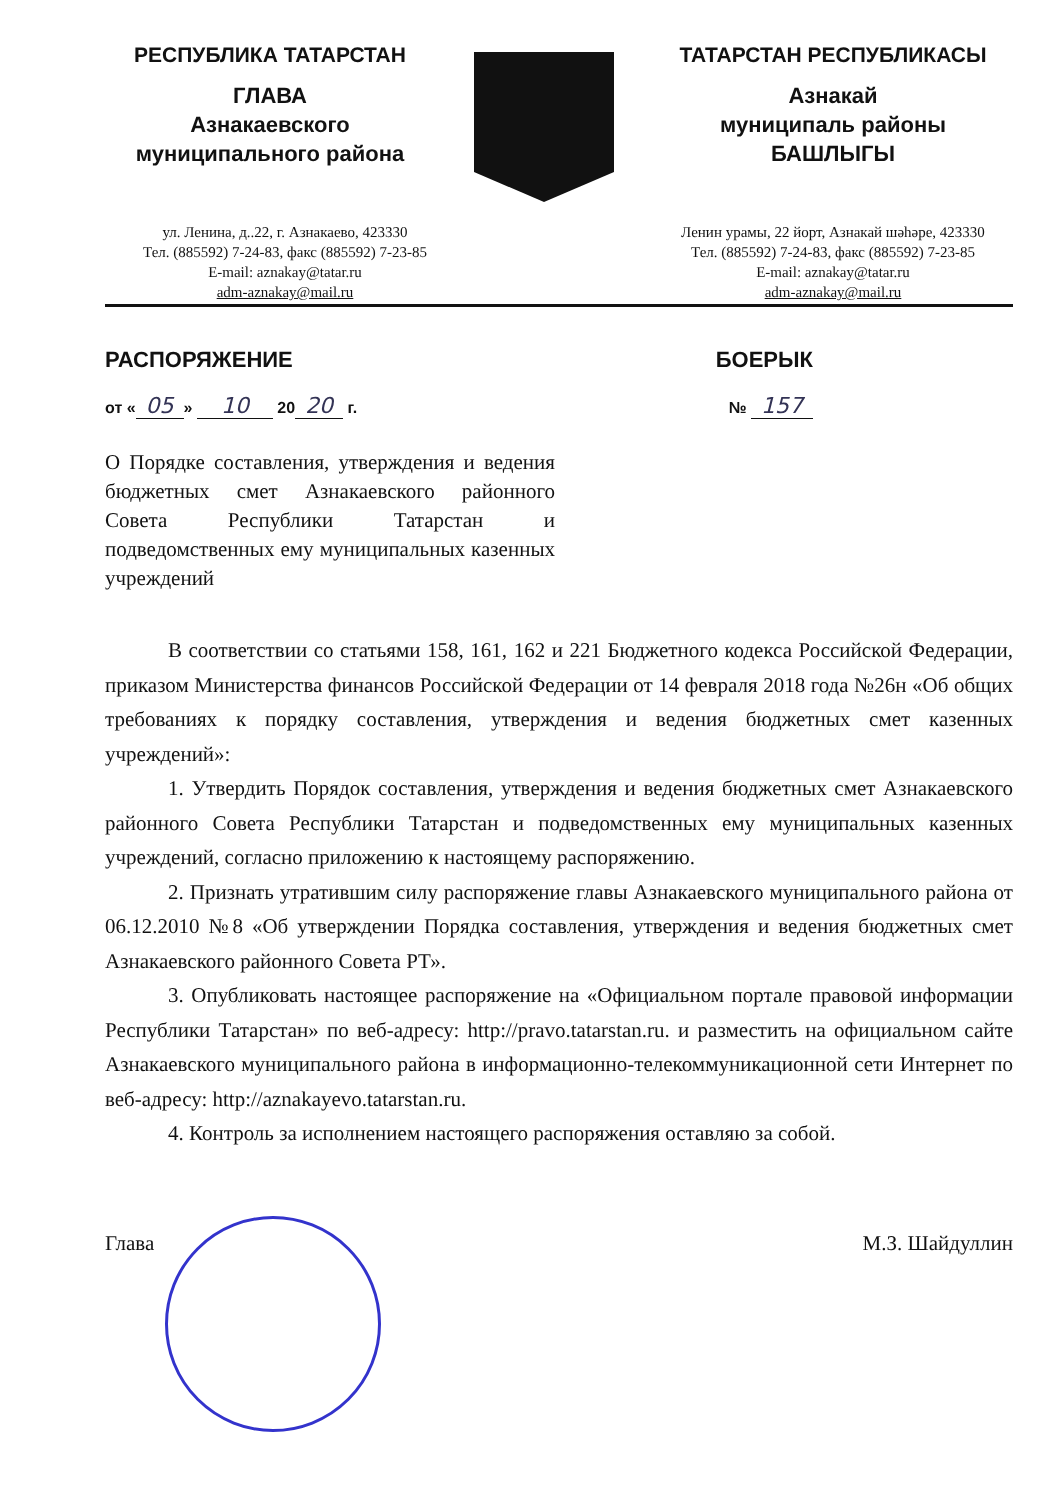РЕСПУБЛИКА ТАТАРСТАН
ГЛАВА
Азнакаевского
муниципального района
ТАТАРСТАН РЕСПУБЛИКАСЫ
Азнакай
муниципаль районы
БАШЛЫГЫ
ул. Ленина, д..22, г. Азнакаево, 423330
Тел. (885592) 7-24-83, факс (885592) 7-23-85
E-mail: aznakay@tatar.ru
adm-aznakay@mail.ru
Ленин урамы, 22 йорт, Азнакай шәһәре, 423330
Тел. (885592) 7-24-83, факс (885592) 7-23-85
E-mail: aznakay@tatar.ru
adm-aznakay@mail.ru
РАСПОРЯЖЕНИЕ БОЕРЫК
от « 05 » 10 20 20 г. № 157
О Порядке составления, утверждения и ведения бюджетных смет Азнакаевского районного Совета Республики Татарстан и подведомственных ему муниципальных казенных учреждений
В соответствии со статьями 158, 161, 162 и 221 Бюджетного кодекса Российской Федерации, приказом Министерства финансов Российской Федерации от 14 февраля 2018 года №26н «Об общих требованиях к порядку составления, утверждения и ведения бюджетных смет казенных учреждений»:
1. Утвердить Порядок составления, утверждения и ведения бюджетных смет Азнакаевского районного Совета Республики Татарстан и подведомственных ему муниципальных казенных учреждений, согласно приложению к настоящему распоряжению.
2. Признать утратившим силу распоряжение главы Азнакаевского муниципального района от 06.12.2010 №8 «Об утверждении Порядка составления, утверждения и ведения бюджетных смет Азнакаевского районного Совета РТ».
3. Опубликовать настоящее распоряжение на «Официальном портале правовой информации Республики Татарстан» по веб-адресу: http://pravo.tatarstan.ru. и разместить на официальном сайте Азнакаевского муниципального района в информационно-телекоммуникационной сети Интернет по веб-адресу: http://aznakayevo.tatarstan.ru.
4. Контроль за исполнением настоящего распоряжения оставляю за собой.
Глава М.З. Шайдуллин